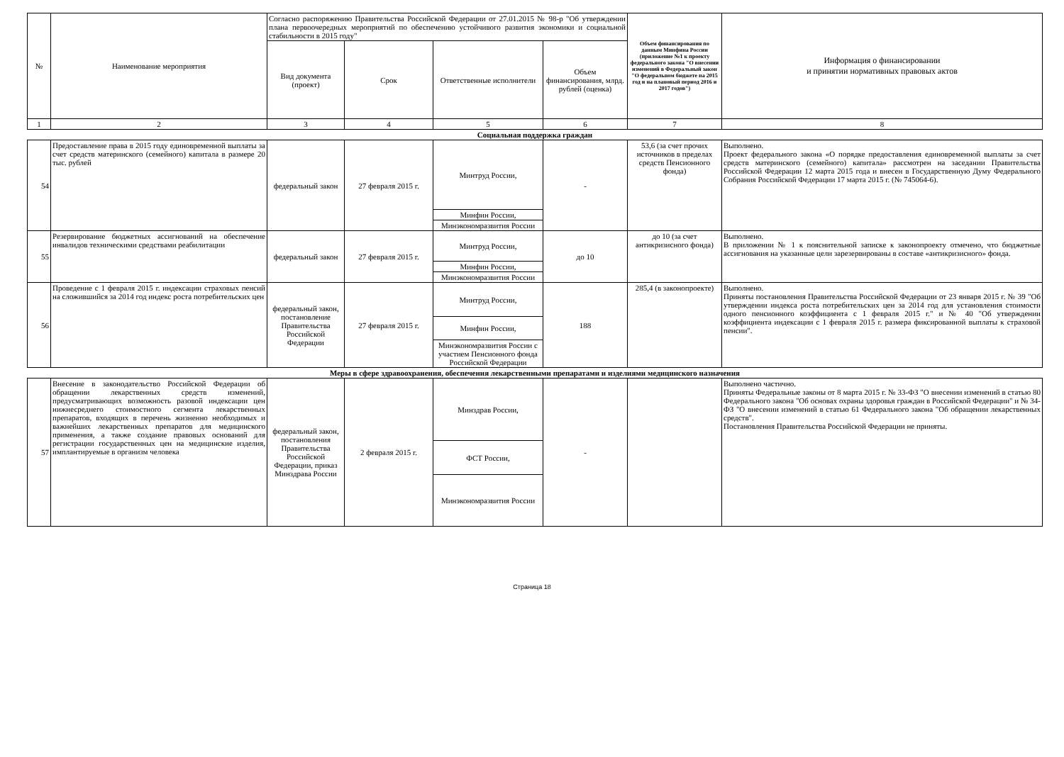| № | Наименование мероприятия | Согласно распоряжению Правительства Российской Федерации от 27.01.2015 № 98-р "Об утверждении плана первоочередных мероприятий по обеспечению устойчивого развития экономики и социальной стабильности в 2015 году" | | | | Объем финансирования по данным Минфина России (приложение №1 к проекту федерального закона "О внесении изменений в Федеральный закон "О федеральном бюджете на 2015 год и на плановый период 2016 и 2017 годов") | Информация о финансировании и принятии нормативных правовых актов |
| --- | --- | --- | --- | --- | --- | --- | --- |
| | | Вид документа (проект) | Срок | Ответственные исполнители | Объем финансирования, млрд. рублей (оценка) | | |
| 1 | 2 | 3 | 4 | 5 | 6 | 7 | 8 |
| Социальная поддержка граждан | | | | | | | |
| 54 | Предоставление права в 2015 году единовременной выплаты за счет средств материнского (семейного) капитала в размере 20 тыс. рублей | федеральный закон | 27 февраля 2015 г. | Минтруд России, | - | 53,6 (за счет прочих источников в пределах средств Пенсионного фонда) | Выполнено. Проект федерального закона «О порядке предоставления единовременной выплаты за счет средств материнского (семейного) капитала» рассмотрен на заседании Правительства Российской Федерации 12 марта 2015 года и внесен в Государственную Думу Федерального Собрания Российской Федерации 17 марта 2015 г. (№ 745064-6). |
| | | | | Минфин России, | | | |
| | | | | Минэкономразвития России | | | |
| 55 | Резервирование бюджетных ассигнований на обеспечение инвалидов техническими средствами реабилитации | федеральный закон | 27 февраля 2015 г. | Минтруд России, | до 10 | до 10 (за счет антикризисного фонда) | Выполнено. В приложении № 1 к пояснительной записке к законопроекту отмечено, что бюджетные ассигнования на указанные цели зарезервированы в составе «антикризисного» фонда. |
| | | | | Минфин России, | | | |
| | | | | Минэкономразвития России | | | |
| 56 | Проведение с 1 февраля 2015 г. индексации страховых пенсий на сложившийся за 2014 год индекс роста потребительских цен | федеральный закон, постановление Правительства Российской Федерации | 27 февраля 2015 г. | Минтруд России, | 188 | 285,4 (в законопроекте) | Выполнено. Приняты постановления Правительства Российской Федерации от 23 января 2015 г. № 39 "Об утверждении индекса роста потребительских цен за 2014 год для установления стоимости одного пенсионного коэффициента с 1 февраля 2015 г." и № 40 "Об утверждении коэффициента индексации с 1 февраля 2015 г. размера фиксированной выплаты к страховой пенсии". |
| | | | | Минфин России, | | | |
| | | | | Минэкономразвития России с участием Пенсионного фонда Российской Федерации | | | |
| Меры в сфере здравоохранения, обеспечения лекарственными препаратами и изделиями медицинского назначения | | | | | | | |
| 57 | Внесение в законодательство Российской Федерации об обращении лекарственных средств изменений, предусматривающих возможность разовой индексации цен нижнесреднего стоимостного сегмента лекарственных препаратов, входящих в перечень жизненно необходимых и важнейших лекарственных препаратов для медицинского применения, а также создание правовых оснований для регистрации государственных цен на медицинские изделия, имплантируемые в организм человека | федеральный закон, постановления Правительства Российской Федерации, приказ Минздрава России | 2 февраля 2015 г. | Минздрав России, | - | | Выполнено частично. Приняты Федеральные законы от 8 марта 2015 г. № 33-ФЗ "О внесении изменений в статью 80 Федерального закона "Об основах охраны здоровья граждан в Российской Федерации" и № 34-ФЗ "О внесении изменений в статью 61 Федерального закона "Об обращении лекарственных средств". Постановления Правительства Российской Федерации не приняты. |
| | | | | ФСТ России, | | | |
| | | | | Минэкономразвития России | | | |
Страница 18